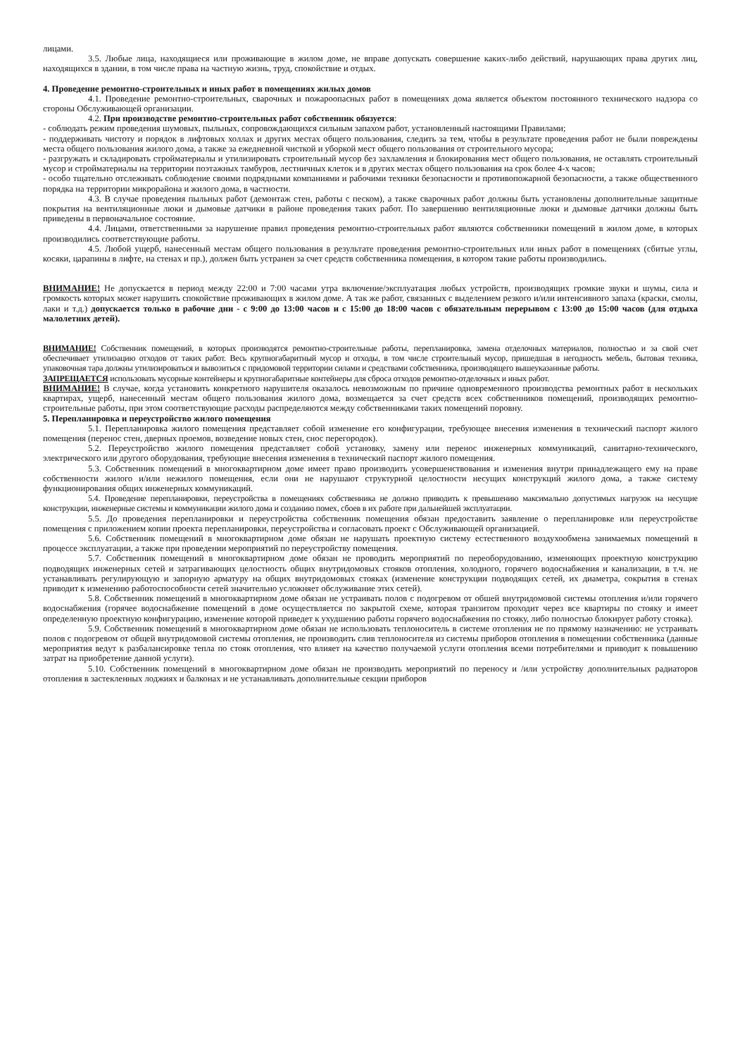лицами.
3.5. Любые лица, находящиеся или проживающие в жилом доме, не вправе допускать совершение каких-либо действий, нарушающих права других лиц, находящихся в здании, в том числе права на частную жизнь, труд, спокойствие и отдых.
4. Проведение ремонтно-строительных и иных работ в помещениях жилых домов
4.1. Проведение ремонтно-строительных, сварочных и пожароопасных работ в помещениях дома является объектом постоянного технического надзора со стороны Обслуживающей организации.
4.2. При производстве ремонтно-строительных работ собственник обязуется:
- соблюдать режим проведения шумовых, пыльных, сопровождающихся сильным запахом работ, установленный настоящими Правилами;
- поддерживать чистоту и порядок в лифтовых холлах и других местах общего пользования, следить за тем, чтобы в результате проведения работ не были повреждены места общего пользования жилого дома, а также за ежедневной чисткой и уборкой мест общего пользования от строительного мусора;
- разгружать и складировать стройматериалы и утилизировать строительный мусор без захламления и блокирования мест общего пользования, не оставлять строительный мусор и стройматериалы на территории поэтажных тамбуров, лестничных клеток и в других местах общего пользования на срок более 4-х часов;
- особо тщательно отслеживать соблюдение своими подрядными компаниями и рабочими техники безопасности и противопожарной безопасности, а также общественного порядка на территории микрорайона и жилого дома, в частности.
4.3. В случае проведения пыльных работ (демонтаж стен, работы с песком), а также сварочных работ должны быть установлены дополнительные защитные покрытия на вентиляционные люки и дымовые датчики в районе проведения таких работ. По завершению вентиляционные люки и дымовые датчики должны быть приведены в первоначальное состояние.
4.4. Лицами, ответственными за нарушение правил проведения ремонтно-строительных работ являются собственники помещений в жилом доме, в которых производились соответствующие работы.
4.5. Любой ущерб, нанесенный местам общего пользования в результате проведения ремонтно-строительных или иных работ в помещениях (сбитые углы, косяки, царапины в лифте, на стенах и пр.), должен быть устранен за счет средств собственника помещения, в котором такие работы производились.
ВНИМАНИЕ! Не допускается в период между 22:00 и 7:00 часами утра включение/эксплуатация любых устройств, производящих громкие звуки и шумы, сила и громкость которых может нарушить спокойствие проживающих в жилом доме. А так же работ, связанных с выделением резкого и/или интенсивного запаха (краски, смолы, лаки и т.д.) допускается только в рабочие дни - с 9:00 до 13:00 часов и с 15:00 до 18:00 часов с обязательным перерывом с 13:00 до 15:00 часов (для отдыха малолетних детей).
ВНИМАНИЕ! Собственник помещений, в которых производятся ремонтно-строительные работы, перепланировка, замена отделочных материалов, полностью и за свой счет обеспечивает утилизацию отходов от таких работ. Весь крупногабаритный мусор и отходы, в том числе строительный мусор, пришедшая в негодность мебель, бытовая техника, упаковочная тара должны утилизироваться и вывозиться с придомовой территории силами и средствами собственника, производящего вышеуказанные работы.
ЗАПРЕЩАЕТСЯ использовать мусорные контейнеры и крупногабаритные контейнеры для сброса отходов ремонтно-отделочных и иных работ.
ВНИМАНИЕ! В случае, когда установить конкретного нарушителя оказалось невозможным по причине одновременного производства ремонтных работ в нескольких квартирах, ущерб, нанесенный местам общего пользования жилого дома, возмещается за счет средств всех собственников помещений, производящих ремонтно-строительные работы, при этом соответствующие расходы распределяются между собственниками таких помещений поровну.
5. Перепланировка и переустройство жилого помещения
5.1. Перепланировка жилого помещения представляет собой изменение его конфигурации, требующее внесения изменения в технический паспорт жилого помещения (перенос стен, дверных проемов, возведение новых стен, снос перегородок).
5.2. Переустройство жилого помещения представляет собой установку, замену или перенос инженерных коммуникаций, санитарно-технического, электрического или другого оборудования, требующие внесения изменения в технический паспорт жилого помещения.
5.3. Собственник помещений в многоквартирном доме имеет право производить усовершенствования и изменения внутри принадлежащего ему на праве собственности жилого и/или нежилого помещения, если они не нарушают структурной целостности несущих конструкций жилого дома, а также систему функционирования общих инженерных коммуникаций.
5.4. Проведение перепланировки, переустройства в помещениях собственника не должно приводить к превышению максимально допустимых нагрузок на несущие конструкции, инженерные системы и коммуникации жилого дома и созданию помех, сбоев в их работе при дальнейшей эксплуатации.
5.5. До проведения перепланировки и переустройства собственник помещения обязан предоставить заявление о перепланировке или переустройстве помещения с приложением копии проекта перепланировки, переустройства и согласовать проект с Обслуживающей организацией.
5.6. Собственник помещений в многоквартирном доме обязан не нарушать проектную систему естественного воздухообмена занимаемых помещений в процессе эксплуатации, а также при проведении мероприятий по переустройству помещения.
5.7. Собственник помещений в многоквартирном доме обязан не проводить мероприятий по переоборудованию, изменяющих проектную конструкцию подводящих инженерных сетей и затрагивающих целостность общих внутридомовых стояков отопления, холодного, горячего водоснабжения и канализации, в т.ч. не устанавливать регулирующую и запорную арматуру на общих внутридомовых стояках (изменение конструкции подводящих сетей, их диаметра, сокрытия в стенах приводит к изменению работоспособности сетей значительно усложняет обслуживание этих сетей).
5.8. Собственник помещений в многоквартирном доме обязан не устраивать полов с подогревом от обшей внутридомовой системы отопления и/или горячего водоснабжения (горячее водоснабжение помещений в доме осуществляется по закрытой схеме, которая транзитом проходит через все квартиры по стояку и имеет определенную проектную конфигурацию, изменение которой приведет к ухудшению работы горячего водоснабжения по стояку, либо полностью блокирует работу стояка).
5.9. Собственник помещений в многоквартирном доме обязан не использовать теплоноситель в системе отопления не по прямому назначению: не устраивать полов с подогревом от общей внутридомовой системы отопления, не производить слив теплоносителя из системы приборов отопления в помещении собственника (данные мероприятия ведут к разбалансировке тепла по стояк отопления, что влияет на качество получаемой услуги отопления всеми потребителями и приводит к повышению затрат на приобретение данной услуги).
5.10. Собственник помещений в многоквартирном доме обязан не производить мероприятий по переносу и /или устройству дополнительных радиаторов отопления в застекленных лоджиях и балконах и не устанавливать дополнительные секции приборов